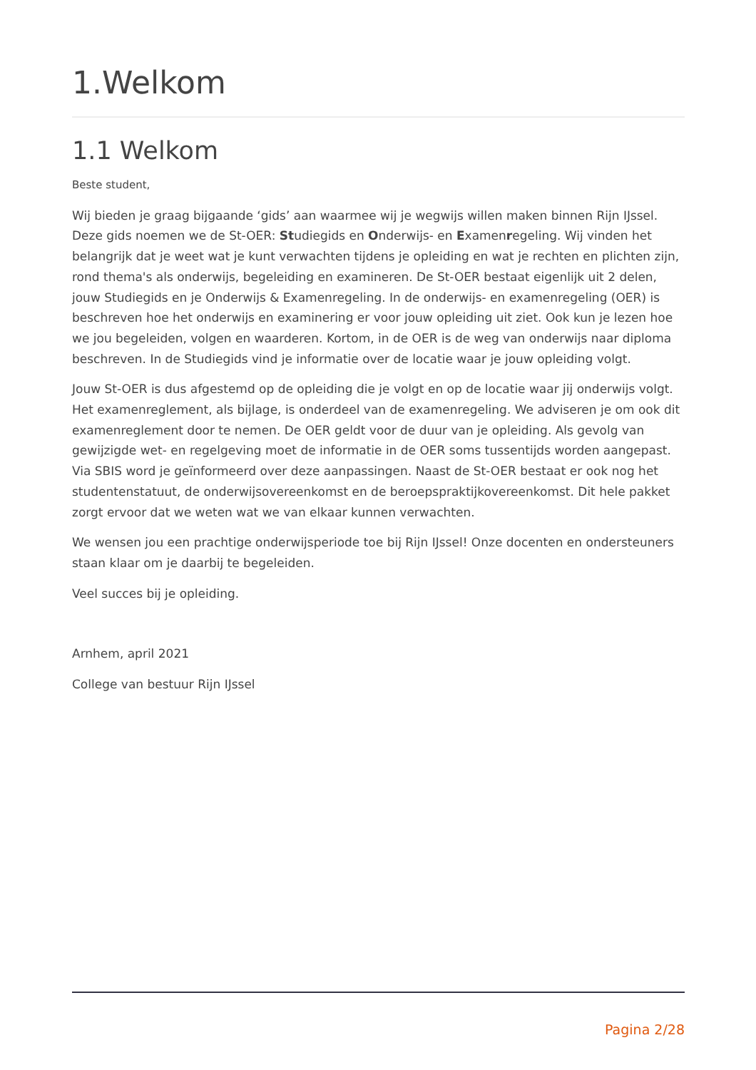1.Welkom
1.1 Welkom
Beste student,
Wij bieden je graag bijgaande ‘gids’ aan waarmee wij je wegwijs willen maken binnen Rijn IJssel. Deze gids noemen we de St-OER: Studiegids en Onderwijs- en Examenregeling. Wij vinden het belangrijk dat je weet wat je kunt verwachten tijdens je opleiding en wat je rechten en plichten zijn, rond thema's als onderwijs, begeleiding en examineren. De St-OER bestaat eigenlijk uit 2 delen, jouw Studiegids en je Onderwijs & Examenregeling. In de onderwijs- en examenregeling (OER) is beschreven hoe het onderwijs en examinering er voor jouw opleiding uit ziet. Ook kun je lezen hoe we jou begeleiden, volgen en waarderen. Kortom, in de OER is de weg van onderwijs naar diploma beschreven. In de Studiegids vind je informatie over de locatie waar je jouw opleiding volgt.
Jouw St-OER is dus afgestemd op de opleiding die je volgt en op de locatie waar jij onderwijs volgt. Het examenreglement, als bijlage, is onderdeel van de examenregeling. We adviseren je om ook dit examenreglement door te nemen. De OER geldt voor de duur van je opleiding. Als gevolg van gewijzigde wet- en regelgeving moet de informatie in de OER soms tussentijds worden aangepast. Via SBIS word je geïnformeerd over deze aanpassingen. Naast de St-OER bestaat er ook nog het studentenstatuut, de onderwijsovereenkomst en de beroepspraktijkovereenkomst. Dit hele pakket zorgt ervoor dat we weten wat we van elkaar kunnen verwachten.
We wensen jou een prachtige onderwijsperiode toe bij Rijn IJssel! Onze docenten en ondersteuners staan klaar om je daarbij te begeleiden.
Veel succes bij je opleiding.
Arnhem, april 2021
College van bestuur Rijn IJssel
Pagina 2/28